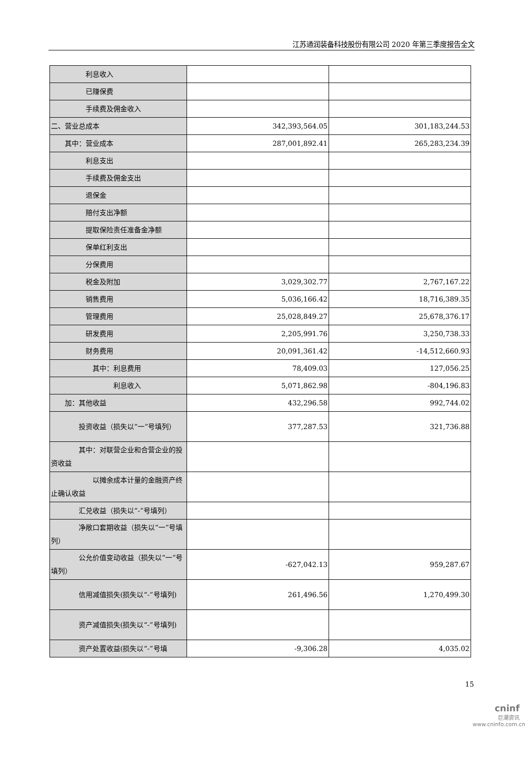江苏通润装备科技股份有限公司 2020 年第三季度报告全文
| 利息收入 | | |
| 已赚保费 | | |
| 手续费及佣金收入 | | |
| 二、营业总成本 | 342,393,564.05 | 301,183,244.53 |
| 其中：营业成本 | 287,001,892.41 | 265,283,234.39 |
| 利息支出 | | |
| 手续费及佣金支出 | | |
| 退保金 | | |
| 赔付支出净额 | | |
| 提取保险责任准备金净额 | | |
| 保单红利支出 | | |
| 分保费用 | | |
| 税金及附加 | 3,029,302.77 | 2,767,167.22 |
| 销售费用 | 5,036,166.42 | 18,716,389.35 |
| 管理费用 | 25,028,849.27 | 25,678,376.17 |
| 研发费用 | 2,205,991.76 | 3,250,738.33 |
| 财务费用 | 20,091,361.42 | -14,512,660.93 |
| 其中：利息费用 | 78,409.03 | 127,056.25 |
| 利息收入 | 5,071,862.98 | -804,196.83 |
| 加：其他收益 | 432,296.58 | 992,744.02 |
| 投资收益（损失以“一”号填列） | 377,287.53 | 321,736.88 |
| 其中：对联营企业和合营企业的投资收益 | | |
| 以摊余成本计量的金融资产终止确认收益 | | |
| 汇兑收益（损失以“-”号填列） | | |
| 净敞口套期收益（损失以“一”号填列） | | |
| 公允价值变动收益（损失以“一”号填列） | -627,042.13 | 959,287.67 |
| 信用减值损失(损失以“-”号填列) | 261,496.56 | 1,270,499.30 |
| 资产减值损失(损失以“-”号填列) | | |
| 资产处置收益(损失以“-”号填 | -9,306.28 | 4,035.02 |
15
cninf
巨潮资讯
www.cninfo.com.cn